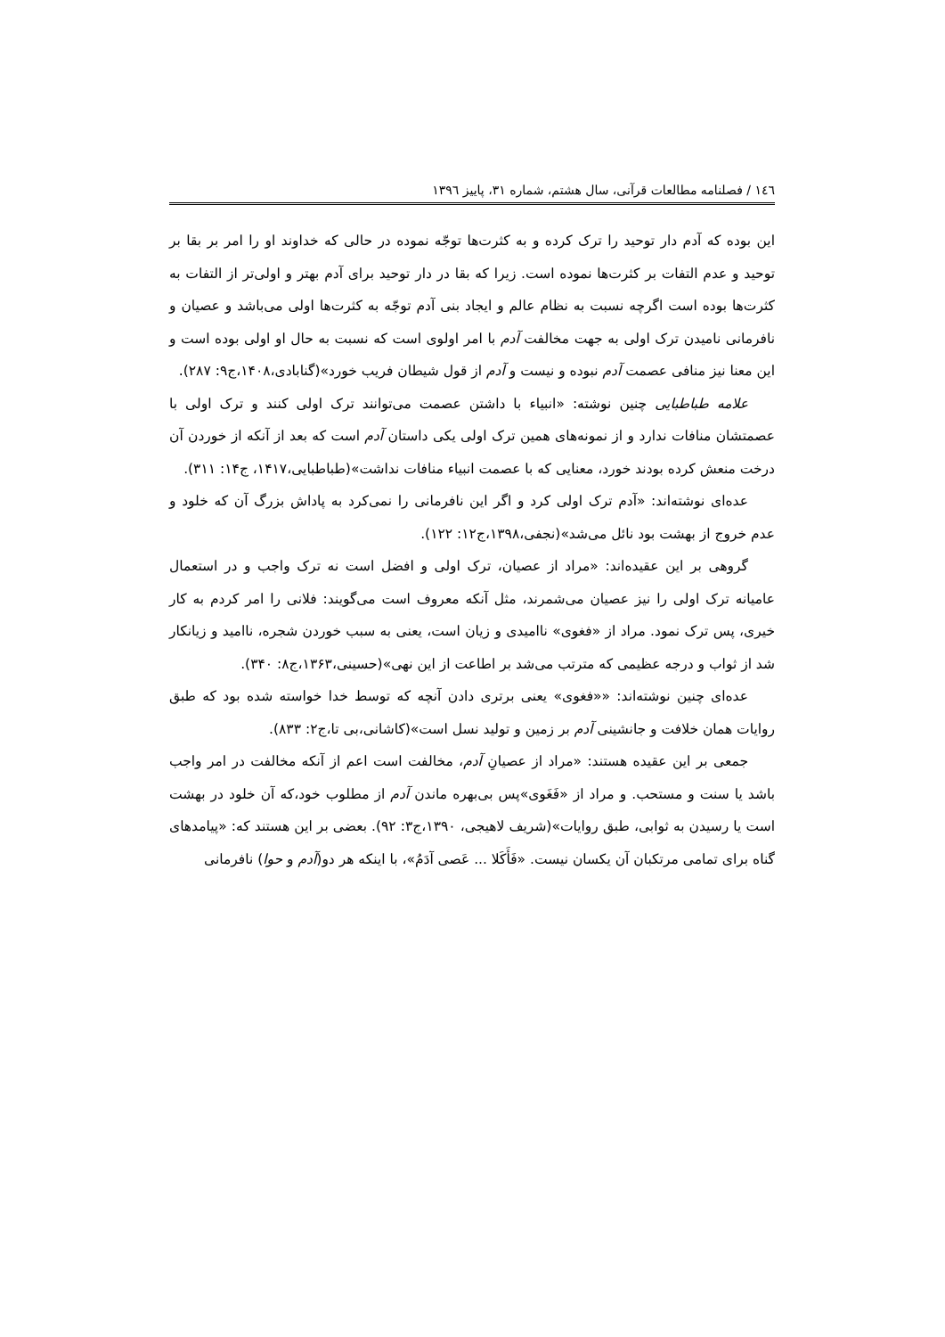١٤٦ / فصلنامه مطالعات قرآنی، سال هشتم، شماره ٣١، پاییز ١٣٩٦
این بوده که آدم دار توحید را ترک کرده و به کثرت‌ها توجّه نموده در حالی که خداوند او را امر بر بقا بر توحید و عدم التفات بر کثرت‌ها نموده است. زیرا که بقا در دار توحید برای آدم بهتر و اولی‌تر از التفات به کثرت‌ها بوده است اگرچه نسبت به نظام عالم و ایجاد بنی آدم توجّه به کثرت‌ها اولی می‌باشد و عصیان و نافرمانی نامیدن ترک اولی به جهت مخالفت آدم با امر اولوی است که نسبت به حال او اولی بوده است و این معنا نیز منافی عصمت آدم نبوده و نیست و آدم از قول شیطان فریب خورد»(گنابادی،۱۴۰۸،ج۹: ۲۸۷).
علامه طباطبایی چنین نوشته: «انبیاء با داشتن عصمت می‌توانند ترک اولی کنند و ترک اولی با عصمتشان منافات ندارد و از نمونه‌های همین ترک اولی یکی داستان آدم است که بعد از آنکه از خوردن آن درخت منعش کرده بودند خورد، معنایی که با عصمت انبیاء منافات نداشت»(طباطبایی،۱۴۱۷، ج۱۴: ۳۱۱).
عده‌ای نوشته‌اند: «آدم ترک اولی کرد و اگر این نافرمانی را نمی‌کرد به پاداش بزرگ آن که خلود و عدم خروج از بهشت بود نائل می‌شد»(نجفی،۱۳۹۸،ج۱۲: ۱۲۲).
گروهی بر این عقیده‌اند: «مراد از عصیان، ترک اولی و افضل است نه ترک واجب و در استعمال عامیانه ترک اولی را نیز عصیان می‌شمرند، مثل آنکه معروف است می‌گویند: فلانی را امر کردم به کار خیری، پس ترک نمود. مراد از «فغوی» ناامیدی و زیان است، یعنی به سبب خوردن شجره، ناامید و زیانکار شد از ثواب و درجه عظیمی که مترتب می‌شد بر اطاعت از این نهی»(حسینی،۱۳۶۳،ج۸: ۳۴۰).
عده‌ای چنین نوشته‌اند: ««فغوی» یعنی برتری دادن آنچه که توسط خدا خواسته شده بود که طبق روایات همان خلافت و جانشینی آدم بر زمین و تولید نسل است»(کاشانی،بی تا،ج۲: ۸۳۳).
جمعی بر این عقیده هستند: «مراد از عصیانِ آدم، مخالفت است اعم از آنکه مخالفت در امر واجب باشد یا سنت و مستحب. و مراد از «فَغَوی»پس بی‌بهره ماندن آدم از مطلوب خود،که آن خلود در بهشت است یا رسیدن به ثوابی، طبق روایات»(شریف لاهیجی، ۱۳۹۰،ج۳: ۹۲). بعضی بر این هستند که: «پیامدهای گناه برای تمامی مرتکبان آن یکسان نیست. «فَأَكَلا ... عَصى آدَمُ»، با اینکه هر دو(آدم و حوا) نافرمانی